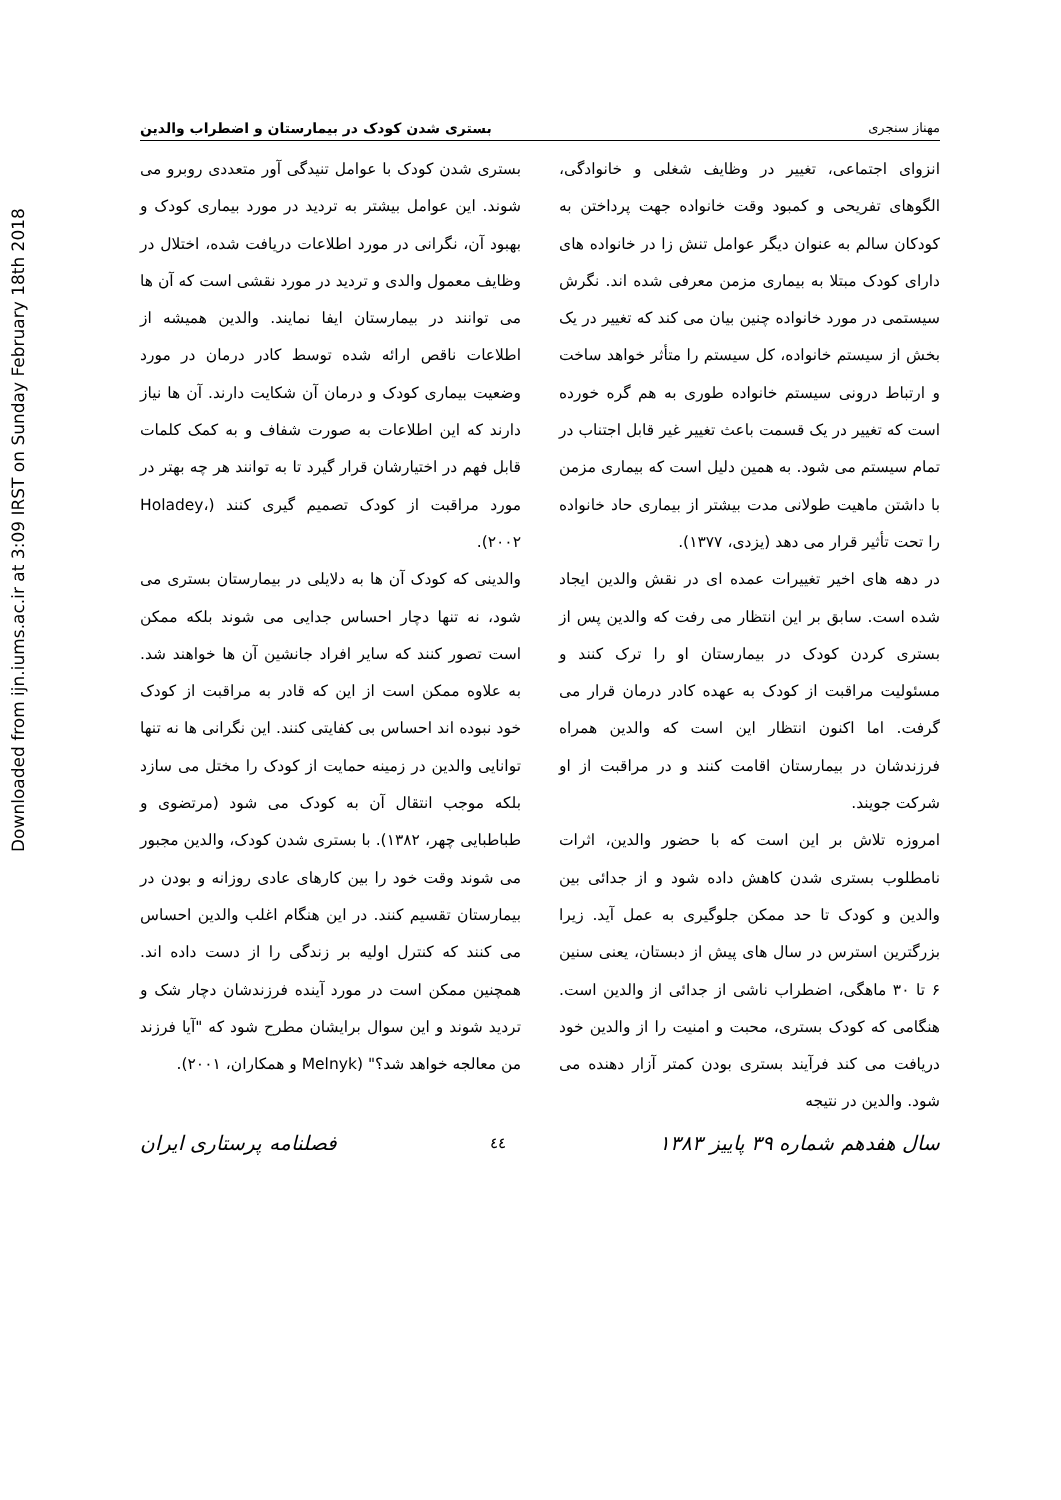Downloaded from ijn.iums.ac.ir at 3:09 IRST on Sunday February 18th 2018
مهناز سنجری بستری شدن کودک در بیمارستان و اضطراب والدین
انزوای اجتماعی، تغییر در وظایف شغلی و خانوادگی، الگوهای تفریحی و کمبود وقت خانواده جهت پرداختن به کودکان سالم به عنوان دیگر عوامل تنش زا در خانواده های دارای کودک مبتلا به بیماری مزمن معرفی شده اند. نگرش سیستمی در مورد خانواده چنین بیان می کند که تغییر در یک بخش از سیستم خانواده، کل سیستم را متأثر خواهد ساخت و ارتباط درونی سیستم خانواده طوری به هم گره خورده است که تغییر در یک قسمت باعث تغییر غیر قابل اجتناب در تمام سیستم می شود. به همین دلیل است که بیماری مزمن با داشتن ماهیت طولانی مدت بیشتر از بیماری حاد خانواده را تحت تأثیر قرار می دهد (یزدی، ۱۳۷۷).
در دهه های اخیر تغییرات عمده ای در نقش والدین ایجاد شده است. سابق بر این انتظار می رفت که والدین پس از بستری کردن کودک در بیمارستان او را ترک کنند و مسئولیت مراقبت از کودک به عهده کادر درمان قرار می گرفت. اما اکنون انتظار این است که والدین همراه فرزندشان در بیمارستان اقامت کنند و در مراقبت از او شرکت جویند.
امروزه تلاش بر این است که با حضور والدین، اثرات نامطلوب بستری شدن کاهش داده شود و از جدائی بین والدین و کودک تا حد ممکن جلوگیری به عمل آید. زیرا بزرگترین استرس در سال های پیش از دبستان، یعنی سنین ۶ تا ۳۰ ماهگی، اضطراب ناشی از جدائی از والدین است. هنگامی که کودک بستری، محبت و امنیت را از والدین خود دریافت می کند فرآیند بستری بودن کمتر آزار دهنده می شود. والدین در نتیجه
بستری شدن کودک با عوامل تنیدگی آور متعددی روبرو می شوند. این عوامل بیشتر به تردید در مورد بیماری کودک و بهبود آن، نگرانی در مورد اطلاعات دریافت شده، اختلال در وظایف معمول والدی و تردید در مورد نقشی است که آن ها می توانند در بیمارستان ایفا نمایند. والدین همیشه از اطلاعات ناقص ارائه شده توسط کادر درمان در مورد وضعیت بیماری کودک و درمان آن شکایت دارند. آن ها نیاز دارند که این اطلاعات به صورت شفاف و به کمک کلمات قابل فهم در اختیارشان قرار گیرد تا به توانند هر چه بهتر در مورد مراقبت از کودک تصمیم گیری کنند (Holadey، ۲۰۰۲).
والدینی که کودک آن ها به دلایلی در بیمارستان بستری می شود، نه تنها دچار احساس جدایی می شوند بلکه ممکن است تصور کنند که سایر افراد جانشین آن ها خواهند شد. به علاوه ممکن است از این که قادر به مراقبت از کودک خود نبوده اند احساس بی کفایتی کنند. این نگرانی ها نه تنها توانایی والدین در زمینه حمایت از کودک را مختل می سازد بلکه موجب انتقال آن به کودک می شود (مرتضوی و طباطبایی چهر، ۱۳۸۲). با بستری شدن کودک، والدین مجبور می شوند وقت خود را بین کارهای عادی روزانه و بودن در بیمارستان تقسیم کنند. در این هنگام اغلب والدین احساس می کنند که کنترل اولیه بر زندگی را از دست داده اند. همچنین ممکن است در مورد آینده فرزندشان دچار شک و تردید شوند و این سوال برایشان مطرح شود که "آیا فرزند من معالجه خواهد شد؟" (Melnyk و همکاران، ۲۰۰۱).
سال هفدهم شماره ۳۹ پاییز ۱۳۸۳ ٤٤ فصلنامه پرستاری ایران